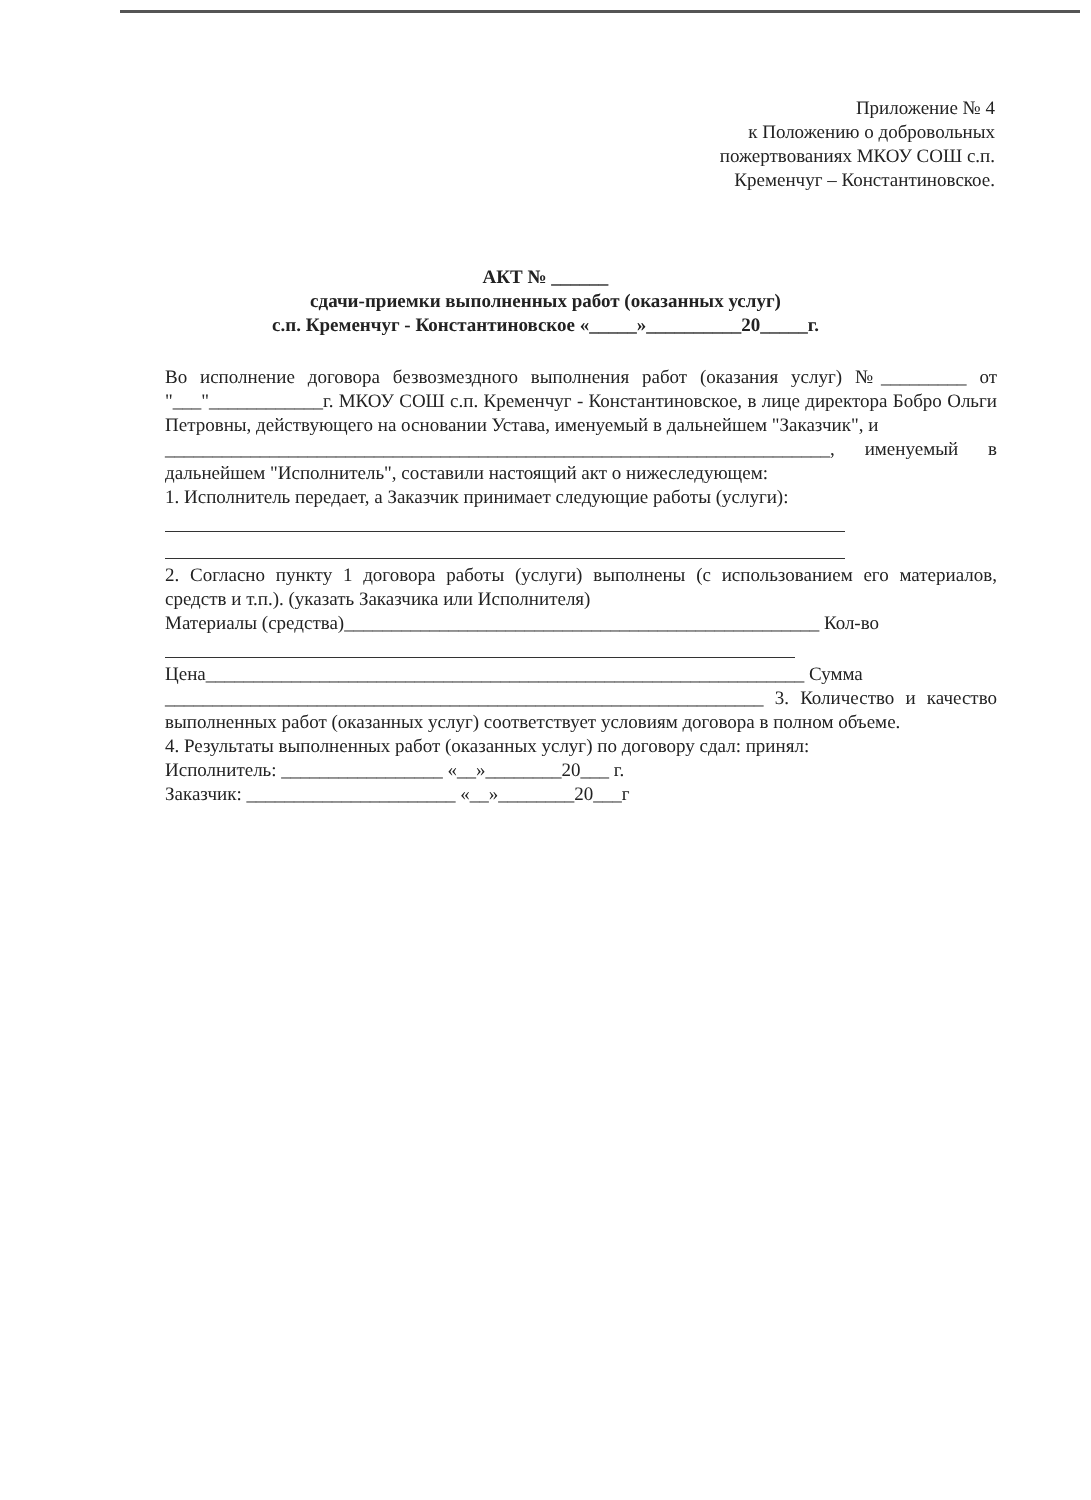Приложение № 4
к Положению о добровольных
пожертвованиях МКОУ СОШ с.п.
Кременчуг – Константиновское.
АКТ № ______
сдачи-приемки выполненных работ (оказанных услуг)
с.п. Кременчуг - Константиновское «_____»__________20_____г.
Во исполнение договора безвозмездного выполнения работ (оказания услуг) №_________ от "___"____________г. МКОУ СОШ с.п. Кременчуг - Константиновское, в лице директора Бобро Ольги Петровны, действующего на основании Устава, именуемый в дальнейшем "Заказчик", и
______________________________________________________________________, именуемый в дальнейшем "Исполнитель", составили настоящий акт о нижеследующем:
1. Исполнитель передает, а Заказчик принимает следующие работы (услуги):
2. Согласно пункту 1 договора работы (услуги) выполнены (с использованием его материалов, средств и т.п.). (указать Заказчика или Исполнителя)
Материалы (средства)__________________________________________________ Кол-во
Цена_______________________________________________________________ Сумма
_______________________________________________________________ 3. Количество и качество выполненных работ (оказанных услуг) соответствует условиям договора в полном объеме.
4. Результаты выполненных работ (оказанных услуг) по договору сдал: принял:
Исполнитель: _________________ «__»________20___ г.
Заказчик: ______________________ «__»________20___г